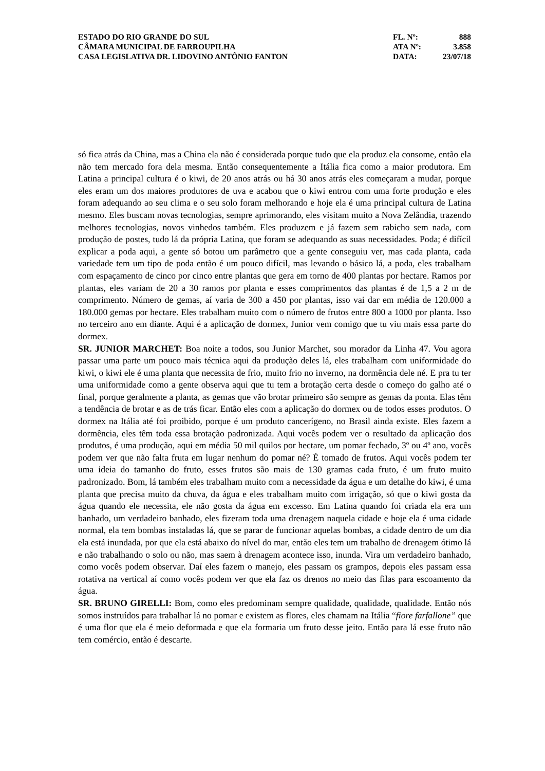ESTADO DO RIO GRANDE DO SUL
CÂMARA MUNICIPAL DE FARROUPILHA
CASA LEGISLATIVA DR. LIDOVINO ANTÔNIO FANTON
FL. Nº: 888
ATA Nº: 3.858
DATA: 23/07/18
só fica atrás da China, mas a China ela não é considerada porque tudo que ela produz ela consome, então ela não tem mercado fora dela mesma. Então consequentemente a Itália fica como a maior produtora. Em Latina a principal cultura é o kiwi, de 20 anos atrás ou há 30 anos atrás eles começaram a mudar, porque eles eram um dos maiores produtores de uva e acabou que o kiwi entrou com uma forte produção e eles foram adequando ao seu clima e o seu solo foram melhorando e hoje ela é uma principal cultura de Latina mesmo. Eles buscam novas tecnologias, sempre aprimorando, eles visitam muito a Nova Zelândia, trazendo melhores tecnologias, novos vinhedos também. Eles produzem e já fazem sem rabicho sem nada, com produção de postes, tudo lá da própria Latina, que foram se adequando as suas necessidades. Poda; é difícil explicar a poda aqui, a gente só botou um parâmetro que a gente conseguiu ver, mas cada planta, cada variedade tem um tipo de poda então é um pouco difícil, mas levando o básico lá, a poda, eles trabalham com espaçamento de cinco por cinco entre plantas que gera em torno de 400 plantas por hectare. Ramos por plantas, eles variam de 20 a 30 ramos por planta e esses comprimentos das plantas é de 1,5 a 2 m de comprimento. Número de gemas, aí varia de 300 a 450 por plantas, isso vai dar em média de 120.000 a 180.000 gemas por hectare. Eles trabalham muito com o número de frutos entre 800 a 1000 por planta. Isso no terceiro ano em diante. Aqui é a aplicação de dormex, Junior vem comigo que tu viu mais essa parte do dormex.
SR. JUNIOR MARCHET: Boa noite a todos, sou Junior Marchet, sou morador da Linha 47. Vou agora passar uma parte um pouco mais técnica aqui da produção deles lá, eles trabalham com uniformidade do kiwi, o kiwi ele é uma planta que necessita de frio, muito frio no inverno, na dormência dele né. E pra tu ter uma uniformidade como a gente observa aqui que tu tem a brotação certa desde o começo do galho até o final, porque geralmente a planta, as gemas que vão brotar primeiro são sempre as gemas da ponta. Elas têm a tendência de brotar e as de trás ficar. Então eles com a aplicação do dormex ou de todos esses produtos. O dormex na Itália até foi proibido, porque é um produto cancerígeno, no Brasil ainda existe. Eles fazem a dormência, eles têm toda essa brotação padronizada. Aqui vocês podem ver o resultado da aplicação dos produtos, é uma produção, aqui em média 50 mil quilos por hectare, um pomar fechado, 3º ou 4º ano, vocês podem ver que não falta fruta em lugar nenhum do pomar né? É tomado de frutos. Aqui vocês podem ter uma ideia do tamanho do fruto, esses frutos são mais de 130 gramas cada fruto, é um fruto muito padronizado. Bom, lá também eles trabalham muito com a necessidade da água e um detalhe do kiwi, é uma planta que precisa muito da chuva, da água e eles trabalham muito com irrigação, só que o kiwi gosta da água quando ele necessita, ele não gosta da água em excesso. Em Latina quando foi criada ela era um banhado, um verdadeiro banhado, eles fizeram toda uma drenagem naquela cidade e hoje ela é uma cidade normal, ela tem bombas instaladas lá, que se parar de funcionar aquelas bombas, a cidade dentro de um dia ela está inundada, por que ela está abaixo do nível do mar, então eles tem um trabalho de drenagem ótimo lá e não trabalhando o solo ou não, mas saem à drenagem acontece isso, inunda. Vira um verdadeiro banhado, como vocês podem observar. Daí eles fazem o manejo, eles passam os grampos, depois eles passam essa rotativa na vertical aí como vocês podem ver que ela faz os drenos no meio das filas para escoamento da água.
SR. BRUNO GIRELLI: Bom, como eles predominam sempre qualidade, qualidade, qualidade. Então nós somos instruídos para trabalhar lá no pomar e existem as flores, eles chamam na Itália “fiore farfallone” que é uma flor que ela é meio deformada e que ela formaria um fruto desse jeito. Então para lá esse fruto não tem comércio, então é descarte.